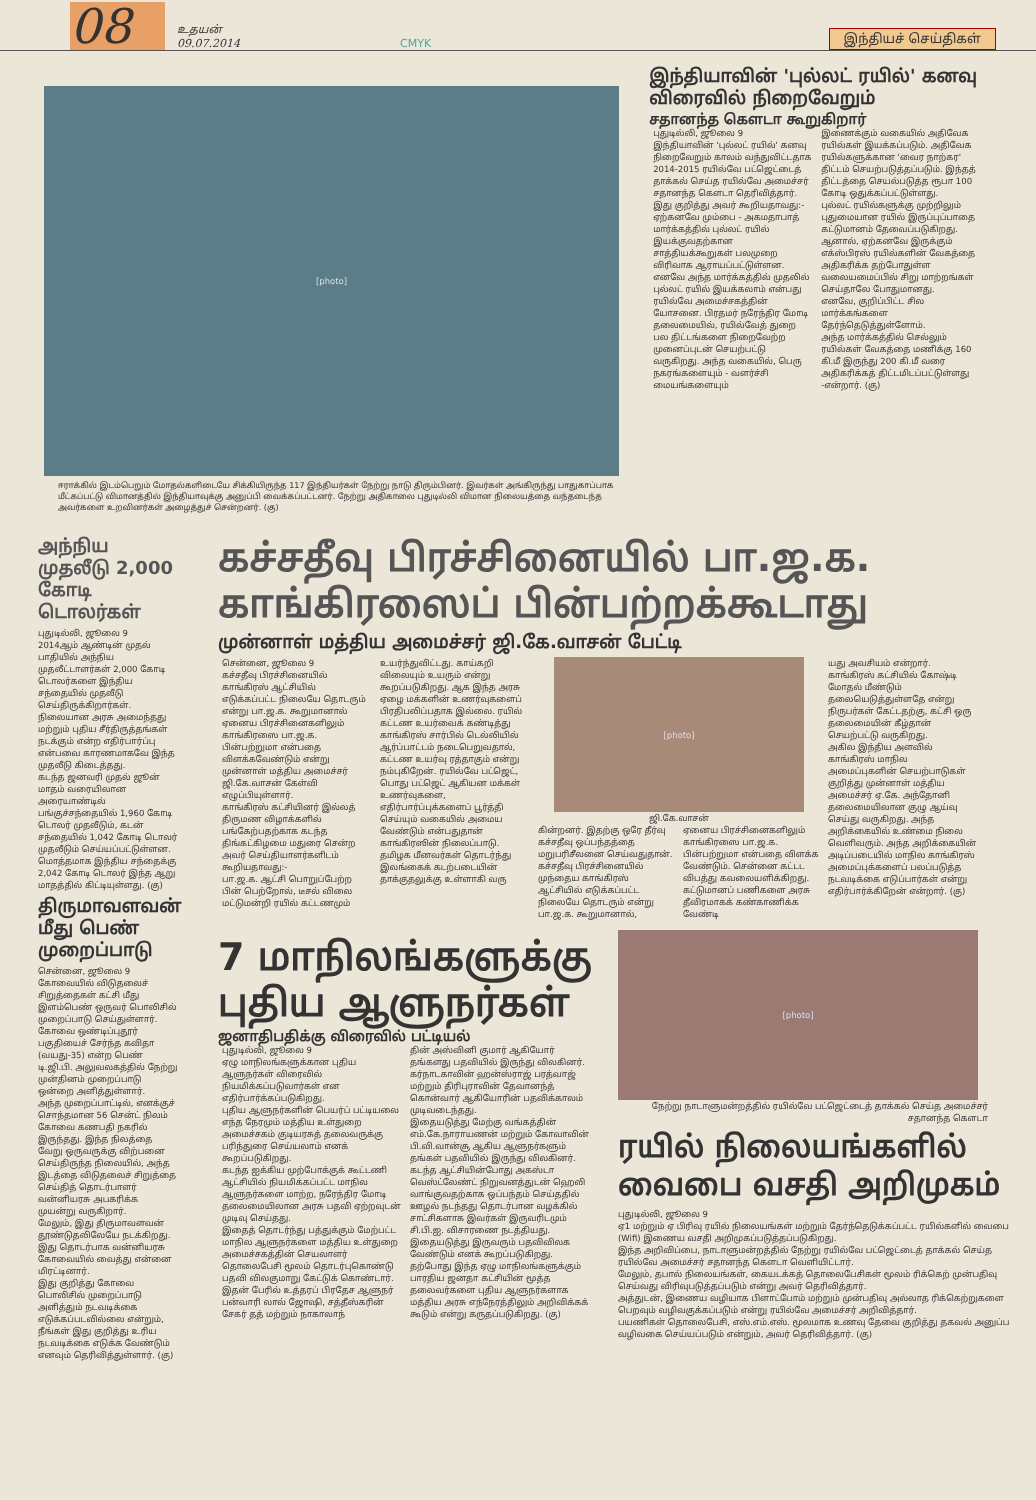08
உதயன்
09.07.2014
CMYK
இந்தியச் செய்திகள்
[photo]
ஈராக்கில் இடம்பெறும் மோதல்களிடையே சிக்கியிருந்த 117 இந்தியர்கள் நேற்று நாடு திரும்பினர். இவர்கள் அங்கிருந்து பாதுகாப்பாக மீட்கப்பட்டு விமானத்தில் இந்தியாவுக்கு அனுப்பி வைக்கப்பட்டனர். நேற்று அதிகாலை புதுடில்லி விமான நிலையத்தை வந்தடைந்த அவர்களை உறவினர்கள் அழைத்துச் சென்றனர். (கு)
இந்தியாவின் 'புல்லட் ரயில்' கனவு விரைவில் நிறைவேறும்
சதானந்த கௌடா கூறுகிறார்
புதுடில்லி, ஜூலை 9
இந்தியாவின் 'புல்லட் ரயில்' கனவு நிறைவேறும் காலம் வந்துவிட்டதாக 2014-2015 ரயில்வே பட்ஜெட்டைத் தாக்கல் செய்த ரயில்வே அமைச்சர் சதானந்த கௌடா தெரிவித்தார்.
இது குறித்து அவர் கூறியதாவது:-
ஏற்கனவே மும்பை - அகமதாபாத் மார்க்கத்தில் புல்லட் ரயில் இயக்குவதற்கான சாத்தியக்கூறுகள் பலமுறை விரிவாக ஆராயப்பட்டுள்ளன. எனவே அந்த மார்க்கத்தில் முதலில் புல்லட் ரயில் இயக்கலாம் என்பது ரயில்வே அமைச்சகத்தின் யோசனை. பிரதமர் நரேந்திர மோடி தலைமையில், ரயில்வேத் துறை பல திட்டங்களை நிறைவேற்ற முனைப்புடன் செயற்பட்டு வருகிறது. அந்த வகையில், பெரு நகரங்களையும் - வளர்ச்சி மையங்களையும்
இணைக்கும் வகையில் அதிவேக ரயில்கள் இயக்கப்படும். அதிவேக ரயில்களுக்கான 'வைர நாற்கர' திட்டம் செயற்படுத்தப்படும். இந்தத் திட்டத்தை செயல்படுத்த ரூபா 100 கோடி ஒதுக்கப்பட்டுள்ளது.
புல்லட் ரயில்களுக்கு முற்றிலும் புதுமையான ரயில் இருப்புப்பாதை கட்டுமானம் தேவைப்படுகிறது.
ஆனால், ஏற்கனவே இருக்கும் எக்ஸ்பிரஸ் ரயில்களின் வேகத்தை அதிகரிக்க தற்போதுள்ள வலையமைப்பில் சிறு மாற்றங்கள் செய்தாலே போதுமானது.
எனவே, குறிப்பிட்ட சில மார்க்கங்களை தேர்ந்தெடுத்துள்ளோம்.
அந்த மார்க்கத்தில் செல்லும் ரயில்கள் வேகத்தை மணிக்கு 160 கி.மீ இருந்து 200 கி.மீ வரை அதிகரிக்கத் திட்டமிடப்பட்டுள்ளது -என்றார். (கு)
அந்நிய முதலீடு 2,000 கோடி டொலர்கள்
புதுடில்லி, ஜூலை 9
2014ஆம் ஆண்டின் முதல் பாதியில் அந்நிய முதலீட்டாளர்கள் 2,000 கோடி டொலர்களை இந்திய சந்தையில் முதலீடு செய்திருக்கிறார்கள். நிலையான அரசு அமைந்தது மற்றும் புதிய சீர்திருத்தங்கள் நடக்கும் என்ற எதிர்பார்ப்பு என்பவை காரணமாகவே இந்த முதலீடு கிடைத்தது.
கடந்த ஜனவரி முதல் ஜூன் மாதம் வரையிலான அரையாண்டில் பங்குச்சந்தையில் 1,960 கோடி டொலர் முதலீடும், கடன் சந்தையில் 1,042 கோடி டொலர் முதலீடும் செய்யப்பட்டுள்ளன. மொத்தமாக இந்திய சந்தைக்கு 2,042 கோடி டொலர் இந்த ஆறு மாதத்தில் கிட்டியுள்ளது. (கு)
திருமாவளவன் மீது பெண் முறைப்பாடு
சென்னை, ஜூலை 9
கோவையில் விடுதலைச் சிறுத்தைகள் கட்சி மீது இளம்பெண் ஒருவர் பொலிசில் முறைப்பாடு செய்துள்ளார்.
கோவை ஒண்டிப்புதூர் பகுதியைச் சேர்ந்த கவிதா (வயது-35) என்ற பெண் டி.ஜி.பி. அலுவலகத்தில் நேற்று முன்தினம் முறைப்பாடு ஒன்றை அளித்துள்ளார்.
அந்த முறைப்பாட்டில், எனக்குச் சொந்தமான 56 சென்ட் நிலம் கோவை கணபதி நகரில் இருந்தது. இந்த நிலத்தை வேறு ஒருவருக்கு விற்பனை செய்திருந்த நிலையில், அந்த இடத்தை விடுதலைச் சிறுத்தை செய்தித் தொடர்பாளர் வன்னியரசு அபகரிக்க முயன்று வருகிறார்.
மேலும், இது திருமாவளவன் தூண்டுதலிலேயே நடக்கிறது. இது தொடர்பாக வன்னியரசு கோவையில் வைத்து என்னை மிரட்டினார்.
இது குறித்து கோவை பொலிசில் முறைப்பாடு அளித்தும் நடவடிக்கை எடுக்கப்படவில்லை என்றும், நீங்கள் இது குறித்து உரிய நடவடிக்கை எடுக்க வேண்டும் எனவும் தெரிவித்துள்ளார். (கு)
கச்சதீவு பிரச்சினையில் பா.ஜ.க. காங்கிரஸைப் பின்பற்றக்கூடாது
முன்னாள் மத்திய அமைச்சர் ஜி.கே.வாசன் பேட்டி
சென்னை, ஜூலை 9
கச்சதீவு பிரச்சினையில் காங்கிரஸ் ஆட்சியில் எடுக்கப்பட்ட நிலையே தொடரும் என்று பா.ஜ.க. கூறுமானால் ஏனைய பிரச்சினைகளிலும் காங்கிரஸை பா.ஜ.க. பின்பற்றுமா என்பதை விளக்கவேண்டும் என்று முன்னாள் மத்திய அமைச்சர் ஜி.கே.வாசன் கேள்வி எழுப்பியுள்ளார்.
காங்கிரஸ் கட்சியினர் இல்லத் திருமண விழாக்களில் பங்கேற்பதற்காக கடந்த திங்கட்கிழமை மதுரை சென்ற அவர் செய்தியாளர்களிடம் கூறியதாவது:-
பா.ஜ.க. ஆட்சி பொறுப்பேற்ற பின் பெற்றோல், டீசல் விலை மட்டுமன்றி ரயில் கட்டணமும்
உயர்ந்துவிட்டது. காய்கறி விலையும் உயரும் என்று கூறப்படுகிறது. ஆக இந்த அரசு ஏழை மக்களின் உணர்வுகளைப் பிரதிபலிப்பதாக இல்லை. ரயில் கட்டண உயர்வைக் கண்டித்து காங்கிரஸ் சார்பில் டெல்லியில் ஆர்ப்பாட்டம் நடைபெறுவதால், கட்டண உயர்வு ரத்தாகும் என்று நம்புகிறேன். ரயில்வே பட்ஜெட், பொது பட்ஜெட் ஆகியன மக்கள் உணர்வுகளை, எதிர்பார்ப்புக்களைப் பூர்த்தி செய்யும் வகையில் அமைய வேண்டும் என்பதுதான் காங்கிரஸின் நிலைப்பாடு.
தமிழக மீனவர்கள் தொடர்ந்து இலங்கைக் கடற்படையின் தாக்குதலுக்கு உள்ளாகி வரு
[photo]
ஜி.கே.வாசன்
கின்றனர். இதற்கு ஒரே தீர்வு கச்சதீவு ஒப்பந்தத்தை மறுபரிசீலனை செய்வதுதான். கச்சதீவு பிரச்சினையில் முந்தைய காங்கிரஸ் ஆட்சியில் எடுக்கப்பட்ட நிலையே தொடரும் என்று பா.ஜ.க. கூறுமானால்,
ஏனைய பிரச்சினைகளிலும் காங்கிரஸை பா.ஜ.க. பின்பற்றுமா என்பதை விளக்க வேண்டும். சென்னை கட்டட விபத்து கவலையளிக்கிறது. கட்டுமானப் பணிகளை அரசு தீவிரமாகக் கண்காணிக்க வேண்டி
யது அவசியம் என்றார்.
காங்கிரஸ் கட்சியில் கோஷ்டி மோதல் மீண்டும் தலையெடுத்துள்ளதே என்று நிருபர்கள் கேட்டதற்கு, கட்சி ஒரு தலைமையின் கீழ்தான் செயற்பட்டு வருகிறது.
அகில இந்திய அளவில் காங்கிரஸ் மாநில அமைப்புகளின் செயற்பாடுகள் குறித்து முன்னாள் மத்திய அமைச்சர் ஏ.கே. அந்தோனி தலைமையிலான குழு ஆய்வு செய்து வருகிறது. அந்த அறிக்கையில் உண்மை நிலை வெளிவரும். அந்த அறிக்கையின் அடிப்படையில் மாநில காங்கிரஸ் அமைப்புக்களைப் பலப்படுத்த நடவடிக்கை எடுப்பார்கள் என்று எதிர்பார்க்கிறேன் என்றார். (கு)
7 மாநிலங்களுக்கு புதிய ஆளுநர்கள்
ஜனாதிபதிக்கு விரைவில் பட்டியல்
புதுடில்லி, ஜூலை 9
ஏழு மாநிலங்களுக்கான புதிய ஆளுநர்கள் விரைவில் நியமிக்கப்படுவார்கள் என எதிர்பார்க்கப்படுகிறது.
புதிய ஆளுநர்களின் பெயர்ப் பட்டியலை எந்த நேரமும் மத்திய உள்துறை அமைச்சகம் குடியரசுத் தலைவருக்கு பரிந்துரை செய்யலாம் எனக் கூறப்படுகிறது.
கடந்த ஐக்கிய முற்போக்குக் கூட்டணி ஆட்சியில் நியமிக்கப்பட்ட மாநில ஆளுநர்களை மாற்ற, நரேந்திர மோடி தலைமையிலான அரசு பதவி ஏற்றவுடன் முடிவு செய்தது.
இதைத் தொடர்ந்து பத்துக்கும் மேற்பட்ட மாநில ஆளுநர்களை மத்திய உள்துறை அமைச்சகத்தின் செயலாளர் தொலைபேசி மூலம் தொடர்புகொண்டு பதவி விலகுமாறு கேட்டுக் கொண்டார்.
இதன் பேரில் உத்தரப் பிரதேச ஆளுநர் பன்வாரி லால் ஜோஷி, சத்தீஸ்கரின் சேகர் தத் மற்றும் நாகாலாந்
தின் அஸ்வினி குமார் ஆகியோர் தங்களது பதவியில் இருந்து விலகினர். கர்நாடகாவின் ஹன்ஸ்ராஜ் பரத்வாஜ் மற்றும் திரிபுராவின் தேவானந்த் கொன்வார் ஆகியோரின் பதவிக்காலம் முடிவடைந்தது.
இதையடுத்து மேற்கு வங்கத்தின் எம்.கே.நாராயணன் மற்றும் கோவாவின் பி.வி.வான்சூ ஆகிய ஆளுநர்களும் தங்கள் பதவியில் இருந்து விலகினர். கடந்த ஆட்சியின்போது அகஸ்டா வெஸ்ட்லேண்ட் நிறுவனத்துடன் ஹெலி வாங்குவதற்காக ஒப்பந்தம் செய்ததில் ஊழல் நடந்தது தொடர்பான வழக்கில் சாட்சிகளாக இவர்கள் இருவரிடமும் சி.பி.ஐ. விசாரணை நடத்தியது. இதையடுத்து இருவரும் பதவிவிலக வேண்டும் எனக் கூறப்படுகிறது.
தற்போது இந்த ஏழு மாநிலங்களுக்கும் பாரதிய ஜனதா கட்சியின் மூத்த தலைவர்களை புதிய ஆளுநர்களாக மத்திய அரசு எந்நேரத்திலும் அறிவிக்கக் கூடும் என்று கருதப்படுகிறது. (கு)
[photo]
நேற்று நாடாளுமன்றத்தில் ரயில்வே பட்ஜெட்டைத் தாக்கல் செய்த அமைச்சர் சதானந்த கௌடா
ரயில் நிலையங்களில் வைபை வசதி அறிமுகம்
புதுடில்லி, ஜூலை 9
ஏ1 மற்றும் ஏ பிரிவு ரயில் நிலையங்கள் மற்றும் தேர்ந்தெடுக்கப்பட்ட ரயில்களில் வைபை (Wifi) இணைய வசதி அறிமுகப்படுத்தப்படுகிறது.
இந்த அறிவிப்பை, நாடாளுமன்றத்தில் நேற்று ரயில்வே பட்ஜெட்டைத் தாக்கல் செய்த ரயில்வே அமைச்சர் சதானந்த கௌடா வெளியிட்டார்.
மேலும், தபால் நிலையங்கள், கையடக்கத் தொலைபேசிகள் மூலம் ரிக்கெற் முன்பதிவு செய்வது விரிவுபடுத்தப்படும் என்று அவர் தெரிவித்தார்.
அத்துடன், இணைய வழியாக பிளாட்போம் மற்றும் முன்பதிவு அல்லாத ரிக்கெற்றுகளை பெறவும் வழிவகுக்கப்படும் என்று ரயில்வே அமைச்சர் அறிவித்தார்.
பயணிகள் தொலைபேசி, எஸ்.எம்.எஸ். மூலமாக உணவு தேவை குறித்து தகவல் அனுப்ப வழிவகை செய்யப்படும் என்றும், அவர் தெரிவித்தார். (கு)